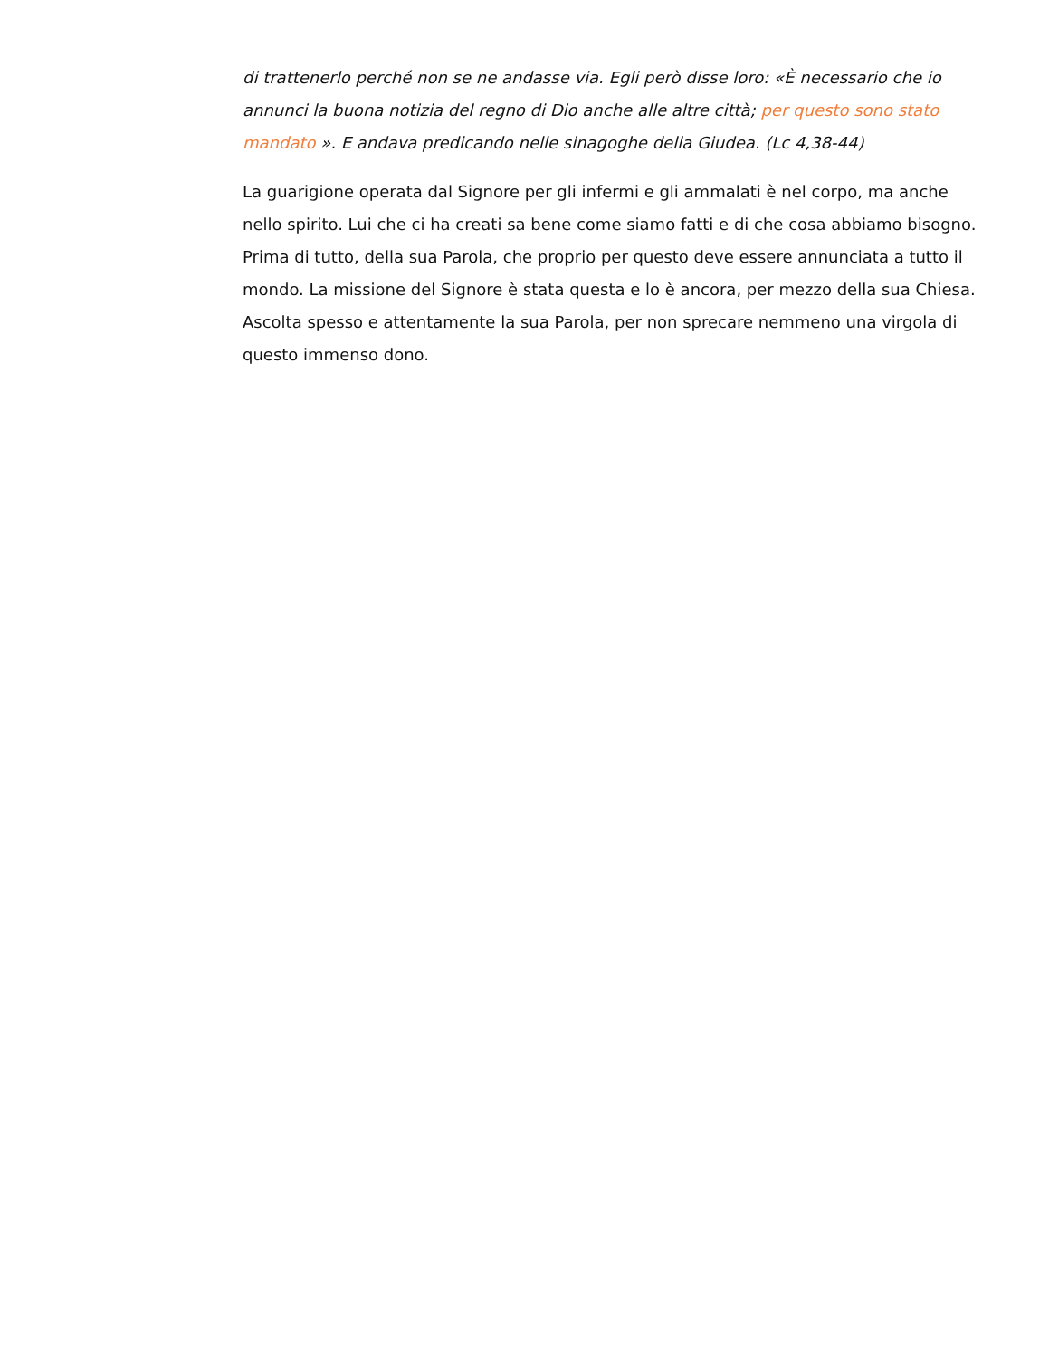di trattenerlo perché non se ne andasse via. Egli però disse loro: «È necessario che io annunci la buona notizia del regno di Dio anche alle altre città; per questo sono stato mandato ». E andava predicando nelle sinagoghe della Giudea. (Lc 4,38-44)
La guarigione operata dal Signore per gli infermi e gli ammalati è nel corpo, ma anche nello spirito. Lui che ci ha creati sa bene come siamo fatti e di che cosa abbiamo bisogno. Prima di tutto, della sua Parola, che proprio per questo deve essere annunciata a tutto il mondo. La missione del Signore è stata questa e lo è ancora, per mezzo della sua Chiesa. Ascolta spesso e attentamente la sua Parola, per non sprecare nemmeno una virgola di questo immenso dono.